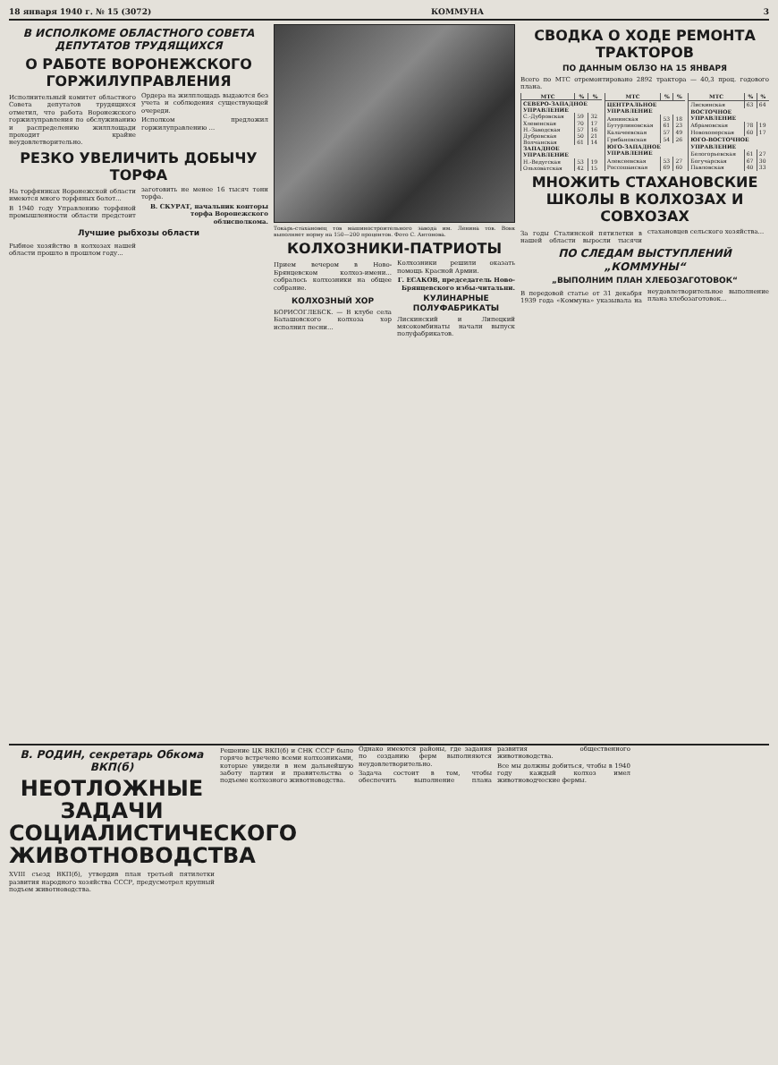18 января 1940 г. № 15 (3072) КОММУНА 3
В ИСПОЛКОМЕ ОБЛАСТНОГО СОВЕТА ДЕПУТАТОВ ТРУДЯЩИХСЯ
О РАБОТЕ ВОРОНЕЖСКОГО ГОРЖИЛУПРАВЛЕНИЯ
Исполнительный комитет областного Совета депутатов трудящихся отметил, что работа Воронежского горжилуправления по обслуживанию и распределению жилплощади проходит крайне неудовлетворительно.
Ордера на жилплощадь выдаются без учета и соблюдения существующей очереди.
Исполком предложил горжилуправлению ...
РЕЗКО УВЕЛИЧИТЬ ДОБЫЧУ ТОРФА
На торфяниках Воронежской области имеются много торфяных болот...
В 1940 году Управлению торфяной промышленности области предстоит заготовить не менее 16 тысяч тонн торфа.
В. СКУРАТ, начальник конторы торфа Воронежского облисполкома.
Лучшие рыбхозы области
Рыбное хозяйство в колхозах нашей области прошло в прошлом году...
Токарь-стахановец тов машиностроительного завода им. Ленина тов. Вовк выполняет норму на 150—200 процентов. Фото С. Антонова.
КОЛХОЗНИКИ-ПАТРИОТЫ
Прием вечером в Ново-Брянцевском колхоз-имени... собралось колхозники на общее собрание.
Колхозники решили оказать помощь Красной Армии.
Г. ЕСАКОВ, председатель Ново-Брянцевского избы-читальни.
КОЛХОЗНЫЙ ХОР
БОРИСОГЛЕБСК. — В клубе села Балашовского колхоза хор исполнил песни...
КУЛИНАРНЫЕ ПОЛУФАБРИКАТЫ
Лискинский и Липецкий мясокомбинаты начали выпуск полуфабрикатов.
СВОДКА О ХОДЕ РЕМОНТА ТРАКТОРОВ
ПО ДАННЫМ ОБЛЗО НА 15 ЯНВАРЯ
Всего по МТС отремонтировано 2892 трактора — 40,3 проц. годового плана.
| МТС | % | % |
| --- | --- | --- |
| СЕВЕРО-ЗАПАДНОЕ УПРАВЛЕНИЕ | | |
| С.-Дубровская | 59 | 32 |
| Хлевенская | 70 | 17 |
| Н.-Заводская | 57 | 16 |
| Дубровская | 50 | 21 |
| Волчанская | 61 | 14 |
| ЗАПАДНОЕ УПРАВЛЕНИЕ | | |
| Н.-Ведугская | 53 | 19 |
| Ольховатская | 42 | 15 |
| МТС | % | % |
| --- | --- | --- |
| ЦЕНТРАЛЬНОЕ УПРАВЛЕНИЕ | | |
| Аннинская | 53 | 18 |
| Бутурлиновская | 61 | 23 |
| Калачеевская | 57 | 49 |
| Грибановская | 54 | 26 |
| ЮГО-ЗАПАДНОЕ УПРАВЛЕНИЕ | | |
| Алексеевская | 53 | 27 |
| Россошанская | 69 | 60 |
| МТС | % | % |
| --- | --- | --- |
| Лискинская | 63 | 64 |
| ВОСТОЧНОЕ УПРАВЛЕНИЕ | | |
| Абрамовская | 78 | 19 |
| Новохоперская | 60 | 17 |
| ЮГО-ВОСТОЧНОЕ УПРАВЛЕНИЕ | | |
| Белогорьевская | 61 | 27 |
| Богучарская | 67 | 30 |
| Павловская | 40 | 33 |
МНОЖИТЬ СТАХАНОВСКИЕ ШКОЛЫ В КОЛХОЗАХ И СОВХОЗАХ
За годы Сталинской пятилетки в нашей области выросли тысячи стахановцев сельского хозяйства...
ПО СЛЕДАМ ВЫСТУПЛЕНИЙ „КОММУНЫ“
„ВЫПОЛНИМ ПЛАН ХЛЕБОЗАГОТОВОК“
В передовой статье от 31 декабря 1939 года «Коммуна» указывала на неудовлетворительное выполнение плана хлебозаготовок...
В. РОДИН, секретарь Обкома ВКП(б)
НЕОТЛОЖНЫЕ ЗАДАЧИ СОЦИАЛИСТИЧЕСКОГО ЖИВОТНОВОДСТВА
XVIII съезд ВКП(б), утвердив план третьей пятилетки развития народного хозяйства СССР, предусмотрел крупный подъем животноводства.
Решение ЦК ВКП(б) и СНК СССР было горячо встречено всеми колхозниками, которые увидели в нем дальнейшую заботу партии и правительства о подъеме колхозного животноводства.
Однако имеются районы, где задания по созданию ферм выполняются неудовлетворительно.
Задача состоит в том, чтобы обеспечить выполнение плана развития общественного животноводства.
Все мы должны добиться, чтобы в 1940 году каждый колхоз имел животноводческие фермы.